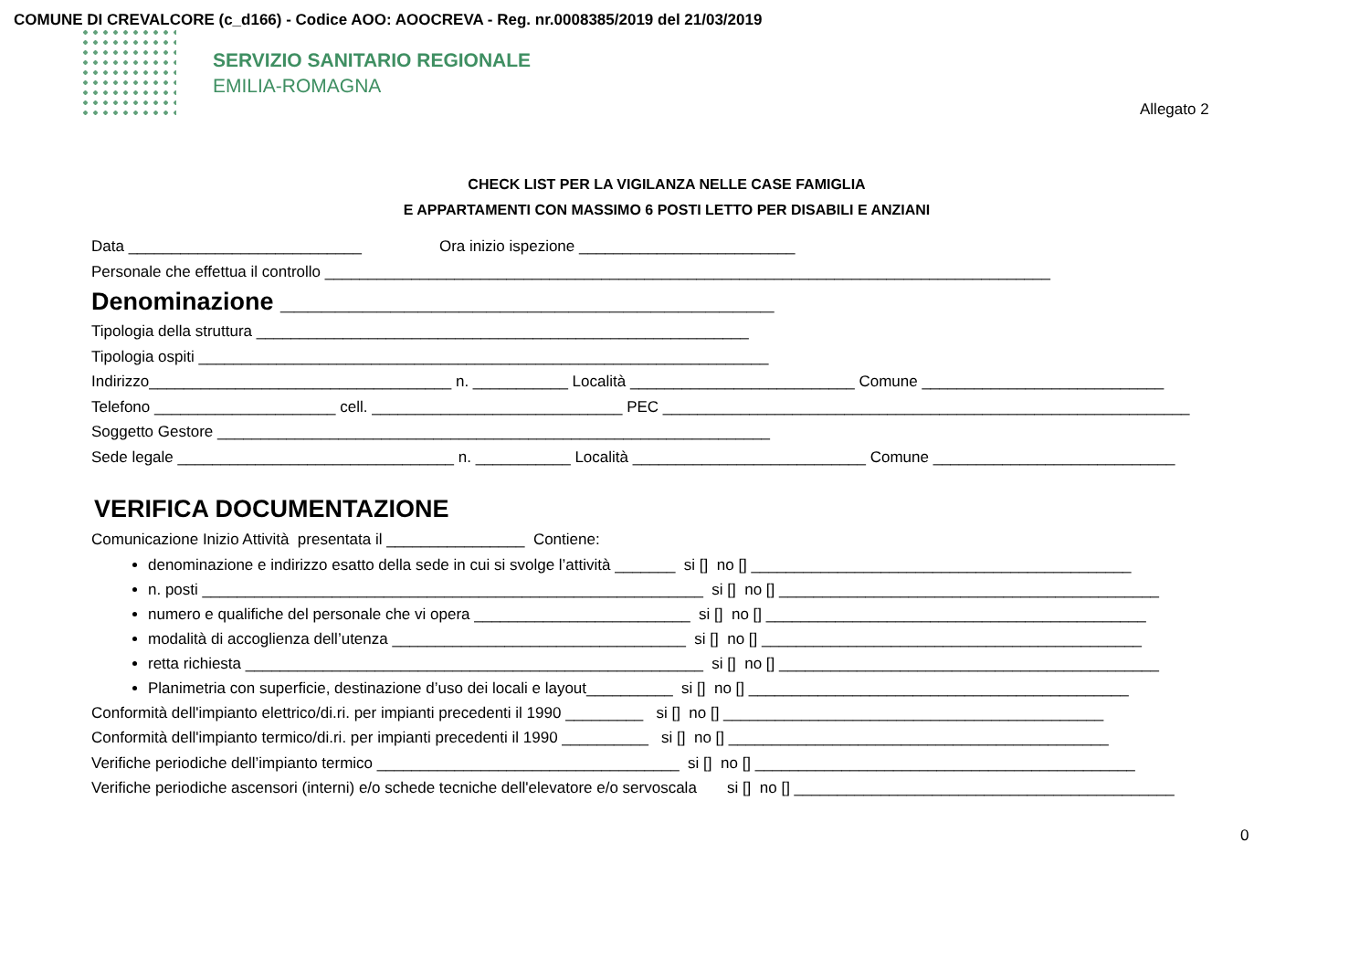COMUNE DI CREVALCORE (c_d166) - Codice AOO: AOOCREVA - Reg. nr.0008385/2019 del 21/03/2019
SERVIZIO SANITARIO REGIONALE
EMILIA-ROMAGNA
Allegato 2
CHECK LIST PER LA VIGILANZA NELLE CASE FAMIGLIA
E APPARTAMENTI CON MASSIMO 6 POSTI LETTO PER DISABILI E ANZIANI
Data ___________________________ Ora inizio ispezione _________________________
Personale che effettua il controllo ____________________________________________________________________________________
Denominazione ____________________________________
Tipologia della struttura _________________________________________________________
Tipologia ospiti __________________________________________________________________
Indirizzo___________________________________ n. ___________ Località __________________________ Comune ____________________________
Telefono _____________________ cell. _____________________________ PEC _____________________________________________________________
Soggetto Gestore ________________________________________________________________
Sede legale ________________________________ n. ___________ Località ___________________________ Comune ____________________________
VERIFICA DOCUMENTAZIONE
Comunicazione Inizio Attività presentata il ________________ Contiene:
denominazione e indirizzo esatto della sede in cui si svolge l’attività _______ si [] no [] ____________________________________________
n. posti __________________________________________________________ si [] no [] ____________________________________________
numero e qualifiche del personale che vi opera _________________________ si [] no [] ____________________________________________
modalità di accoglienza dell’utenza __________________________________ si [] no [] ____________________________________________
retta richiesta _____________________________________________________ si [] no [] ____________________________________________
Planimetria con superficie, destinazione d’uso dei locali e layout__________ si [] no [] ____________________________________________
Conformità dell'impianto elettrico/di.ri. per impianti precedenti il 1990 _________ si [] no [] ____________________________________________
Conformità dell'impianto termico/di.ri. per impianti precedenti il 1990 __________ si [] no [] ____________________________________________
Verifiche periodiche dell’impianto termico ___________________________________ si [] no [] ____________________________________________
Verifiche periodiche ascensori (interni) e/o schede tecniche dell'elevatore e/o servoscala si [] no [] ____________________________________________
0